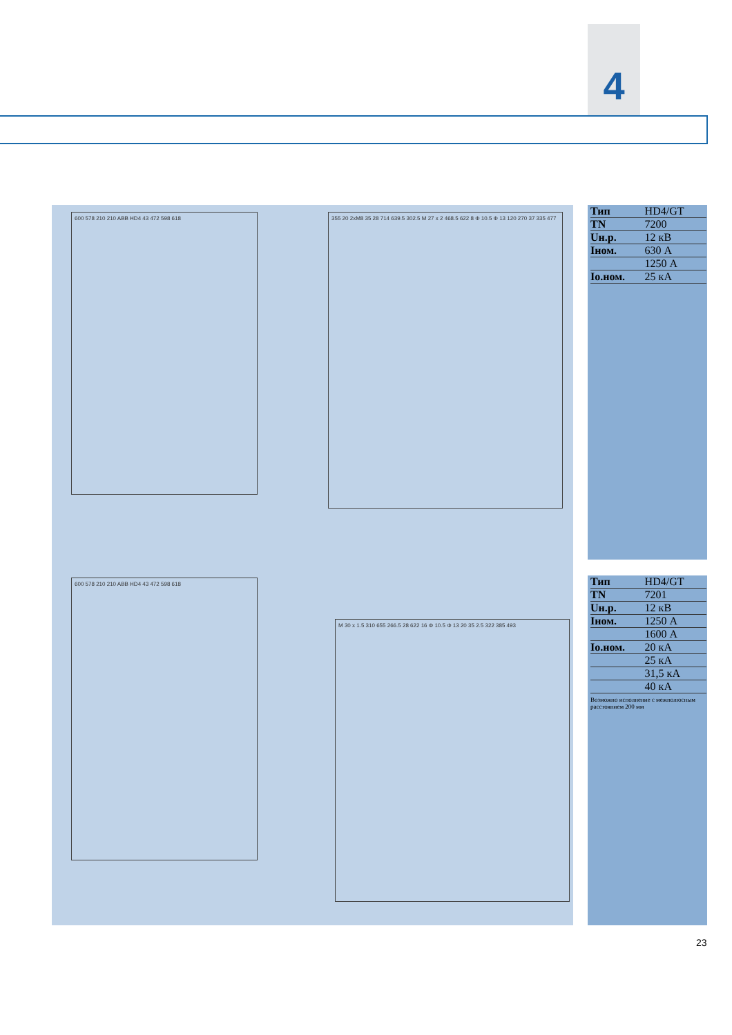4
600 578 210 210 ABB HD4 43 472 598 618
355 20 2xM8 35 28 714 639.5 302.5 M 27 x 2 468.5 622 8 Φ 10.5 Φ 13 120 270 37 335 477
600 578 210 210 ABB HD4 43 472 598 618
M 30 x 1.5 310 655 266.5 28 622 16 Φ 10.5 Φ 13 20 35 2.5 322 385 493
| Тип | HD4/GT |
| TN | 7200 |
| Uн.р. | 12 кВ |
| Iном. | 630 А |
| | 1250 А |
| Io.ном. | 25 кА |
| Тип | HD4/GT |
| TN | 7201 |
| Uн.р. | 12 кВ |
| Iном. | 1250 А |
| | 1600 А |
| Io.ном. | 20 кА |
| | 25 кА |
| | 31,5 кА |
| | 40 кА |
Возможно исполнение с межполюсным расстоянием 200 мм
23